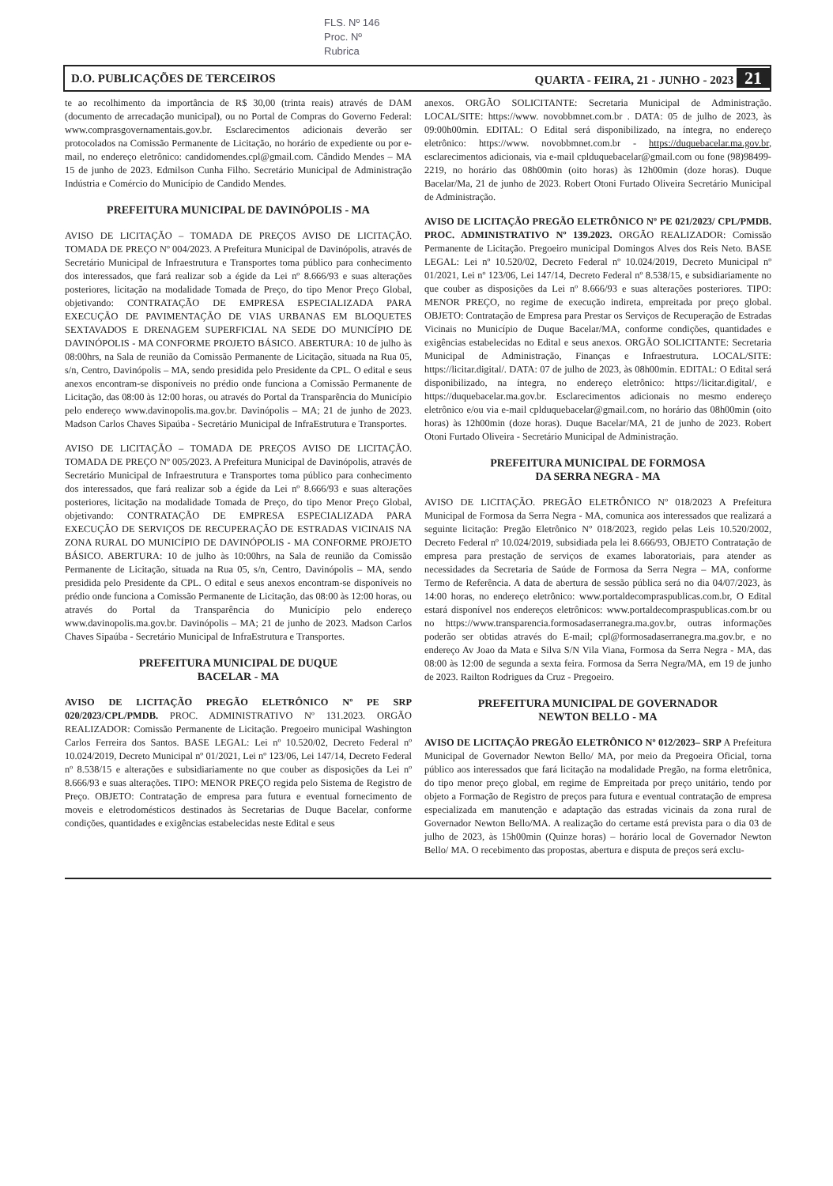FLS. Nº 146
Proc. Nº
Rubrica
D.O. PUBLICAÇÕES DE TERCEIROS QUARTA - FEIRA, 21 - JUNHO - 2023 21
te ao recolhimento da importância de R$ 30,00 (trinta reais) através de DAM (documento de arrecadação municipal), ou no Portal de Compras do Governo Federal: www.comprasgovernamentais.gov.br. Esclarecimentos adicionais deverão ser protocolados na Comissão Permanente de Licitação, no horário de expediente ou por e-mail, no endereço eletrônico: candidomendes.cpl@gmail.com. Cândido Mendes – MA 15 de junho de 2023. Edmilson Cunha Filho. Secretário Municipal de Administração Indústria e Comércio do Município de Candido Mendes.
PREFEITURA MUNICIPAL DE DAVINÓPOLIS - MA
AVISO DE LICITAÇÃO – TOMADA DE PREÇOS AVISO DE LICITAÇÃO. TOMADA DE PREÇO Nº 004/2023. A Prefeitura Municipal de Davinópolis, através de Secretário Municipal de Infraestrutura e Transportes toma público para conhecimento dos interessados, que fará realizar sob a égide da Lei nº 8.666/93 e suas alterações posteriores, licitação na modalidade Tomada de Preço, do tipo Menor Preço Global, objetivando: CONTRATAÇÃO DE EMPRESA ESPECIALIZADA PARA EXECUÇÃO DE PAVIMENTAÇÃO DE VIAS URBANAS EM BLOQUETES SEXTAVADOS E DRENAGEM SUPERFICIAL NA SEDE DO MUNICÍPIO DE DAVINÓPOLIS - MA CONFORME PROJETO BÁSICO. ABERTURA: 10 de julho às 08:00hrs, na Sala de reunião da Comissão Permanente de Licitação, situada na Rua 05, s/n, Centro, Davinópolis – MA, sendo presidida pelo Presidente da CPL. O edital e seus anexos encontram-se disponíveis no prédio onde funciona a Comissão Permanente de Licitação, das 08:00 às 12:00 horas, ou através do Portal da Transparência do Município pelo endereço www.davinopolis.ma.gov.br. Davinópolis – MA; 21 de junho de 2023. Madson Carlos Chaves Sipaúba - Secretário Municipal de InfraEstrutura e Transportes.
AVISO DE LICITAÇÃO – TOMADA DE PREÇOS AVISO DE LICITAÇÃO. TOMADA DE PREÇO Nº 005/2023. A Prefeitura Municipal de Davinópolis, através de Secretário Municipal de Infraestrutura e Transportes toma público para conhecimento dos interessados, que fará realizar sob a égide da Lei nº 8.666/93 e suas alterações posteriores, licitação na modalidade Tomada de Preço, do tipo Menor Preço Global, objetivando: CONTRATAÇÃO DE EMPRESA ESPECIALIZADA PARA EXECUÇÃO DE SERVIÇOS DE RECUPERAÇÃO DE ESTRADAS VICINAIS NA ZONA RURAL DO MUNICÍPIO DE DAVINÓPOLIS - MA CONFORME PROJETO BÁSICO. ABERTURA: 10 de julho às 10:00hrs, na Sala de reunião da Comissão Permanente de Licitação, situada na Rua 05, s/n, Centro, Davinópolis – MA, sendo presidida pelo Presidente da CPL. O edital e seus anexos encontram-se disponíveis no prédio onde funciona a Comissão Permanente de Licitação, das 08:00 às 12:00 horas, ou através do Portal da Transparência do Município pelo endereço www.davinopolis.ma.gov.br. Davinópolis – MA; 21 de junho de 2023. Madson Carlos Chaves Sipaúba - Secretário Municipal de InfraEstrutura e Transportes.
PREFEITURA MUNICIPAL DE DUQUE
BACELAR - MA
AVISO DE LICITAÇÃO PREGÃO ELETRÔNICO Nº PE SRP 020/2023/CPL/PMDB. PROC. ADMINISTRATIVO Nº 131.2023. ORGÃO REALIZADOR: Comissão Permanente de Licitação. Pregoeiro municipal Washington Carlos Ferreira dos Santos. BASE LEGAL: Lei nº 10.520/02, Decreto Federal nº 10.024/2019, Decreto Municipal nº 01/2021, Lei nº 123/06, Lei 147/14, Decreto Federal nº 8.538/15 e alterações e subsidiariamente no que couber as disposições da Lei nº 8.666/93 e suas alterações. TIPO: MENOR PREÇO regida pelo Sistema de Registro de Preço. OBJETO: Contratação de empresa para futura e eventual fornecimento de moveis e eletrodomésticos destinados às Secretarias de Duque Bacelar, conforme condições, quantidades e exigências estabelecidas neste Edital e seus
anexos. ORGÃO SOLICITANTE: Secretaria Municipal de Administração. LOCAL/SITE: https://www. novobbmnet.com.br . DATA: 05 de julho de 2023, às 09:00h00min. EDITAL: O Edital será disponibilizado, na íntegra, no endereço eletrônico: https://www. novobbmnet.com.br - https://duquebacelar.ma.gov.br, esclarecimentos adicionais, via e-mail cplduquebacelar@gmail.com ou fone (98)98499-2219, no horário das 08h00min (oito horas) às 12h00min (doze horas). Duque Bacelar/Ma, 21 de junho de 2023. Robert Otoni Furtado Oliveira Secretário Municipal de Administração.
AVISO DE LICITAÇÃO PREGÃO ELETRÔNICO Nº PE 021/2023/ CPL/PMDB. PROC. ADMINISTRATIVO Nº 139.2023. ORGÃO REALIZADOR: Comissão Permanente de Licitação. Pregoeiro municipal Domingos Alves dos Reis Neto. BASE LEGAL: Lei nº 10.520/02, Decreto Federal nº 10.024/2019, Decreto Municipal nº 01/2021, Lei nº 123/06, Lei 147/14, Decreto Federal nº 8.538/15, e subsidiariamente no que couber as disposições da Lei nº 8.666/93 e suas alterações posteriores. TIPO: MENOR PREÇO, no regime de execução indireta, empreitada por preço global. OBJETO: Contratação de Empresa para Prestar os Serviços de Recuperação de Estradas Vicinais no Município de Duque Bacelar/MA, conforme condições, quantidades e exigências estabelecidas no Edital e seus anexos. ORGÃO SOLICITANTE: Secretaria Municipal de Administração, Finanças e Infraestrutura. LOCAL/SITE: https://licitar.digital/. DATA: 07 de julho de 2023, às 08h00min. EDITAL: O Edital será disponibilizado, na íntegra, no endereço eletrônico: https://licitar.digital/, e https://duquebacelar.ma.gov.br. Esclarecimentos adicionais no mesmo endereço eletrônico e/ou via e-mail cplduquebacelar@gmail.com, no horário das 08h00min (oito horas) às 12h00min (doze horas). Duque Bacelar/MA, 21 de junho de 2023. Robert Otoni Furtado Oliveira - Secretário Municipal de Administração.
PREFEITURA MUNICIPAL DE FORMOSA
DA SERRA NEGRA - MA
AVISO DE LICITAÇÃO. PREGÃO ELETRÔNICO Nº 018/2023 A Prefeitura Municipal de Formosa da Serra Negra - MA, comunica aos interessados que realizará a seguinte licitação: Pregão Eletrônico Nº 018/2023, regido pelas Leis 10.520/2002, Decreto Federal nº 10.024/2019, subsidiada pela lei 8.666/93, OBJETO Contratação de empresa para prestação de serviços de exames laboratoriais, para atender as necessidades da Secretaria de Saúde de Formosa da Serra Negra – MA, conforme Termo de Referência. A data de abertura de sessão pública será no dia 04/07/2023, às 14:00 horas, no endereço eletrônico: www.portaldecompraspublicas.com.br, O Edital estará disponível nos endereços eletrônicos: www.portaldecompraspublicas.com.br ou no https://www.transparencia.formosadaserranegra.ma.gov.br, outras informações poderão ser obtidas através do E-mail; cpl@formosadaserranegra.ma.gov.br, e no endereço Av Joao da Mata e Silva S/N Vila Viana, Formosa da Serra Negra - MA, das 08:00 às 12:00 de segunda a sexta feira. Formosa da Serra Negra/MA, em 19 de junho de 2023. Railton Rodrigues da Cruz - Pregoeiro.
PREFEITURA MUNICIPAL DE GOVERNADOR
NEWTON BELLO - MA
AVISO DE LICITAÇÃO PREGÃO ELETRÔNICO Nº 012/2023– SRP A Prefeitura Municipal de Governador Newton Bello/ MA, por meio da Pregoeira Oficial, torna público aos interessados que fará licitação na modalidade Pregão, na forma eletrônica, do tipo menor preço global, em regime de Empreitada por preço unitário, tendo por objeto a Formação de Registro de preços para futura e eventual contratação de empresa especializada em manutenção e adaptação das estradas vicinais da zona rural de Governador Newton Bello/MA. A realização do certame está prevista para o dia 03 de julho de 2023, às 15h00min (Quinze horas) – horário local de Governador Newton Bello/ MA. O recebimento das propostas, abertura e disputa de preços será exclu-